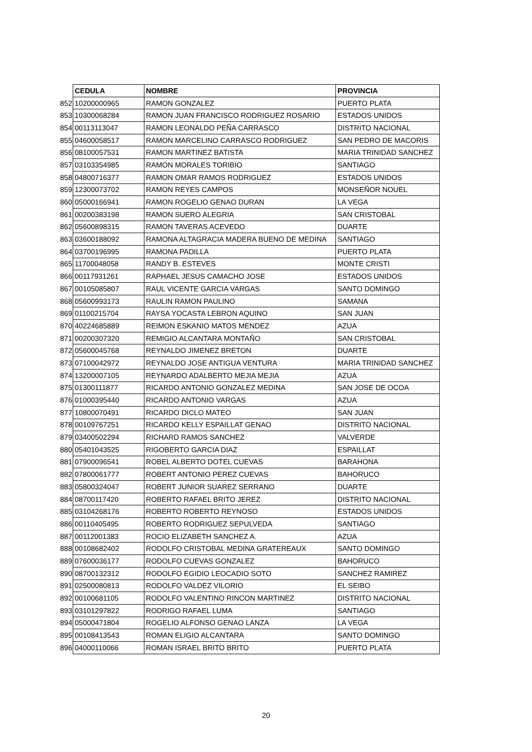| | CEDULA | NOMBRE | PROVINCIA |
| 852 | 10200000965 | RAMON GONZALEZ | PUERTO PLATA |
| 853 | 10300068284 | RAMON JUAN FRANCISCO RODRIGUEZ ROSARIO | ESTADOS UNIDOS |
| 854 | 00113113047 | RAMON LEONALDO PEÑA CARRASCO | DISTRITO NACIONAL |
| 855 | 04600058517 | RAMON MARCELINO CARRASCO RODRIGUEZ | SAN PEDRO DE MACORIS |
| 856 | 08100057531 | RAMON MARTINEZ BATISTA | MARIA TRINIDAD SANCHEZ |
| 857 | 03103354985 | RAMON MORALES TORIBIO | SANTIAGO |
| 858 | 04800716377 | RAMON OMAR RAMOS RODRIGUEZ | ESTADOS UNIDOS |
| 859 | 12300073702 | RAMON REYES CAMPOS | MONSEÑOR NOUEL |
| 860 | 05000166941 | RAMON ROGELIO GENAO DURAN | LA VEGA |
| 861 | 00200383198 | RAMON SUERO ALEGRIA | SAN CRISTOBAL |
| 862 | 05600898315 | RAMON TAVERAS ACEVEDO | DUARTE |
| 863 | 03600188092 | RAMONA ALTAGRACIA MADERA BUENO DE MEDINA | SANTIAGO |
| 864 | 03700196995 | RAMONA PADILLA | PUERTO PLATA |
| 865 | 11700048058 | RANDY B. ESTEVES | MONTE CRISTI |
| 866 | 00117931261 | RAPHAEL JESUS CAMACHO JOSE | ESTADOS UNIDOS |
| 867 | 00105085807 | RAUL VICENTE GARCIA VARGAS | SANTO DOMINGO |
| 868 | 05600993173 | RAULIN RAMON PAULINO | SAMANA |
| 869 | 01100215704 | RAYSA YOCASTA LEBRON AQUINO | SAN JUAN |
| 870 | 40224685889 | REIMON ESKANIO MATOS MENDEZ | AZUA |
| 871 | 00200307320 | REMIGIO ALCANTARA MONTAÑO | SAN CRISTOBAL |
| 872 | 05600045768 | REYNALDO JIMENEZ BRETON | DUARTE |
| 873 | 07100042972 | REYNALDO JOSE ANTIGUA VENTURA | MARIA TRINIDAD SANCHEZ |
| 874 | 13200007105 | REYNARDO ADALBERTO MEJIA MEJIA | AZUA |
| 875 | 01300111877 | RICARDO ANTONIO GONZALEZ MEDINA | SAN JOSE DE OCOA |
| 876 | 01000395440 | RICARDO ANTONIO VARGAS | AZUA |
| 877 | 10800070491 | RICARDO DICLO MATEO | SAN JUAN |
| 878 | 00109767251 | RICARDO KELLY ESPAILLAT GENAO | DISTRITO NACIONAL |
| 879 | 03400502294 | RICHARD RAMOS SANCHEZ | VALVERDE |
| 880 | 05401043525 | RIGOBERTO GARCIA DIAZ | ESPAILLAT |
| 881 | 07900096541 | ROBEL ALBERTO DOTEL CUEVAS | BARAHONA |
| 882 | 07800061777 | ROBERT ANTONIO PEREZ CUEVAS | BAHORUCO |
| 883 | 05800324047 | ROBERT JUNIOR SUAREZ SERRANO | DUARTE |
| 884 | 08700117420 | ROBERTO RAFAEL BRITO JEREZ | DISTRITO NACIONAL |
| 885 | 03104268176 | ROBERTO ROBERTO REYNOSO | ESTADOS UNIDOS |
| 886 | 00110405495 | ROBERTO RODRIGUEZ SEPULVEDA | SANTIAGO |
| 887 | 00112001383 | ROCIO ELIZABETH SANCHEZ A. | AZUA |
| 888 | 00108682402 | RODOLFO CRISTOBAL MEDINA GRATEREAUX | SANTO DOMINGO |
| 889 | 07600036177 | RODOLFO CUEVAS GONZALEZ | BAHORUCO |
| 890 | 08700132312 | RODOLFO EGIDIO LEOCADIO SOTO | SANCHEZ RAMIREZ |
| 891 | 02500080813 | RODOLFO VALDEZ VILORIO | EL SEIBO |
| 892 | 00100681105 | RODOLFO VALENTINO RINCON MARTINEZ | DISTRITO NACIONAL |
| 893 | 03101297822 | RODRIGO RAFAEL LUMA | SANTIAGO |
| 894 | 05000471804 | ROGELIO ALFONSO GENAO LANZA | LA VEGA |
| 895 | 00108413543 | ROMAN ELIGIO ALCANTARA | SANTO DOMINGO |
| 896 | 04000110066 | ROMAN ISRAEL BRITO BRITO | PUERTO PLATA |
20